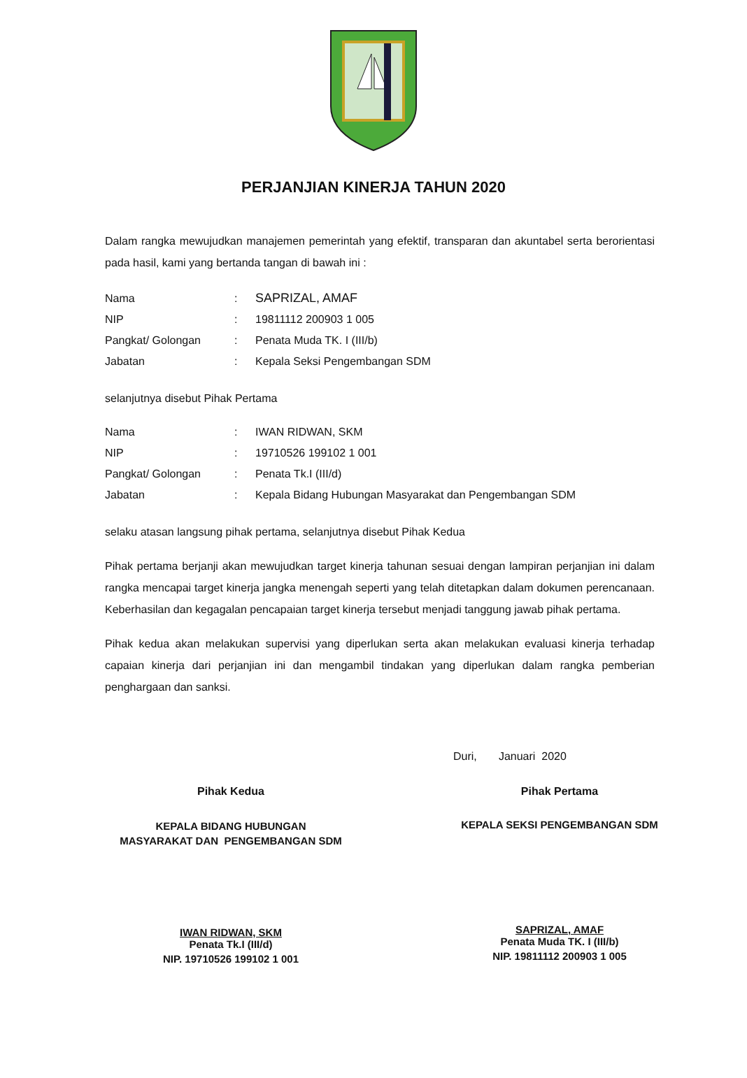PERJANJIAN KINERJA TAHUN 2020
Dalam rangka mewujudkan manajemen pemerintah yang efektif, transparan dan akuntabel serta berorientasi pada hasil, kami yang bertanda tangan di bawah ini :
| Nama | : | SAPRIZAL, AMAF |
| NIP | : | 19811112 200903 1 005 |
| Pangkat/ Golongan | : | Penata Muda TK. I (III/b) |
| Jabatan | : | Kepala Seksi Pengembangan SDM |
selanjutnya disebut Pihak Pertama
| Nama | : | IWAN RIDWAN, SKM |
| NIP | : | 19710526 199102 1 001 |
| Pangkat/ Golongan | : | Penata Tk.I (III/d) |
| Jabatan | : | Kepala Bidang Hubungan Masyarakat dan Pengembangan SDM |
selaku atasan langsung pihak pertama, selanjutnya disebut Pihak Kedua
Pihak pertama berjanji akan mewujudkan target kinerja tahunan sesuai dengan lampiran perjanjian ini dalam rangka mencapai target kinerja jangka menengah seperti yang telah ditetapkan dalam dokumen perencanaan. Keberhasilan dan kegagalan pencapaian target kinerja tersebut menjadi tanggung jawab pihak pertama.
Pihak kedua akan melakukan supervisi yang diperlukan serta akan melakukan evaluasi kinerja terhadap capaian kinerja dari perjanjian ini dan mengambil tindakan yang diperlukan dalam rangka pemberian penghargaan dan sanksi.
Duri, Januari 2020
Pihak Kedua
KEPALA BIDANG HUBUNGAN
MASYARAKAT DAN PENGEMBANGAN SDM
IWAN RIDWAN, SKM
Penata Tk.I (III/d)
NIP. 19710526 199102 1 001
Pihak Pertama
KEPALA SEKSI PENGEMBANGAN SDM
SAPRIZAL, AMAF
Penata Muda TK. I (III/b)
NIP. 19811112 200903 1 005